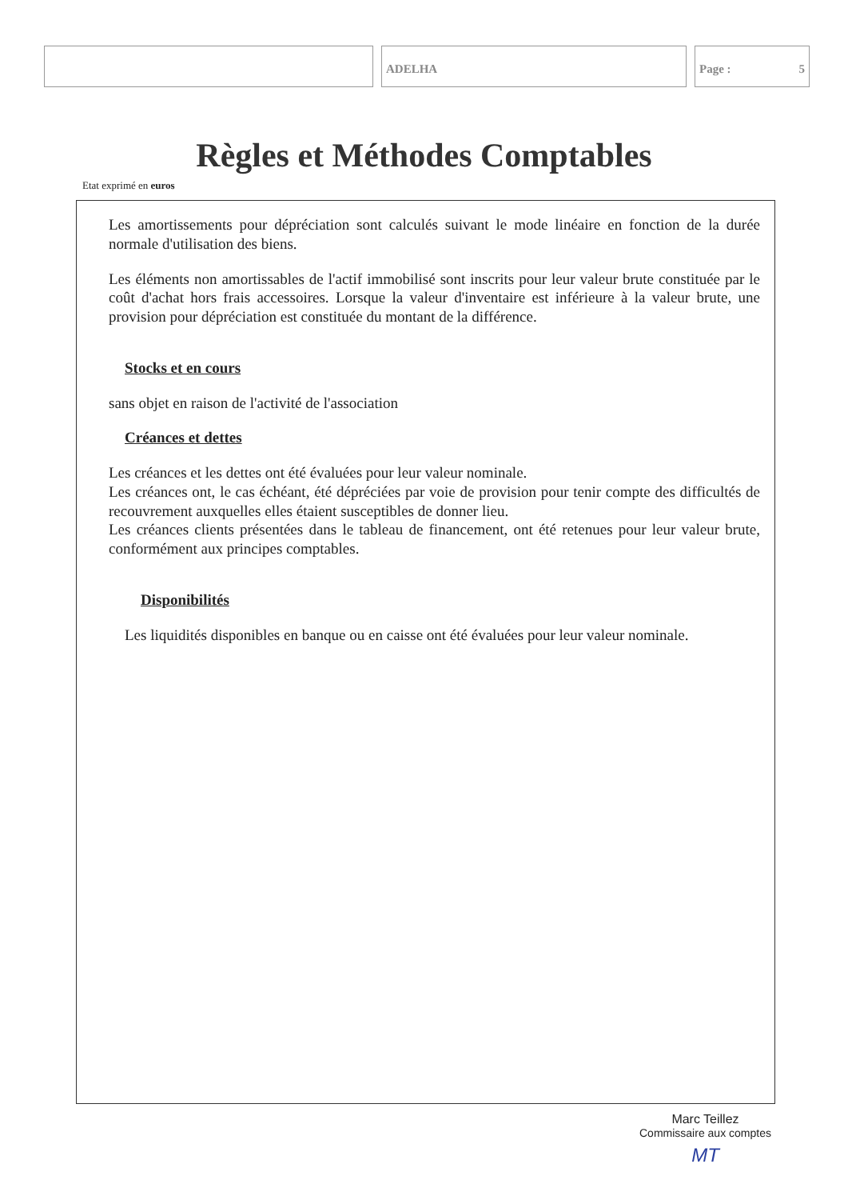ADELHA Page : 5
Règles et Méthodes Comptables
Etat exprimé en euros
Les amortissements pour dépréciation sont calculés suivant le mode linéaire en fonction de la durée normale d'utilisation des biens.
Les éléments non amortissables de l'actif immobilisé sont inscrits pour leur valeur brute constituée par le coût d'achat hors frais accessoires. Lorsque la valeur d'inventaire est inférieure à la valeur brute, une provision pour dépréciation est constituée du montant de la différence.
Stocks et en cours
sans objet en raison de l'activité de l'association
Créances et dettes
Les créances et les dettes ont été évaluées pour leur valeur nominale.
Les créances ont, le cas échéant, été dépréciées par voie de provision pour tenir compte des difficultés de recouvrement auxquelles elles étaient susceptibles de donner lieu.
Les créances clients présentées dans le tableau de financement, ont été retenues pour leur valeur brute, conformément aux principes comptables.
Disponibilités
Les liquidités disponibles en banque ou en caisse ont été évaluées pour leur valeur nominale.
Marc Teillez
Commissaire aux comptes
MT